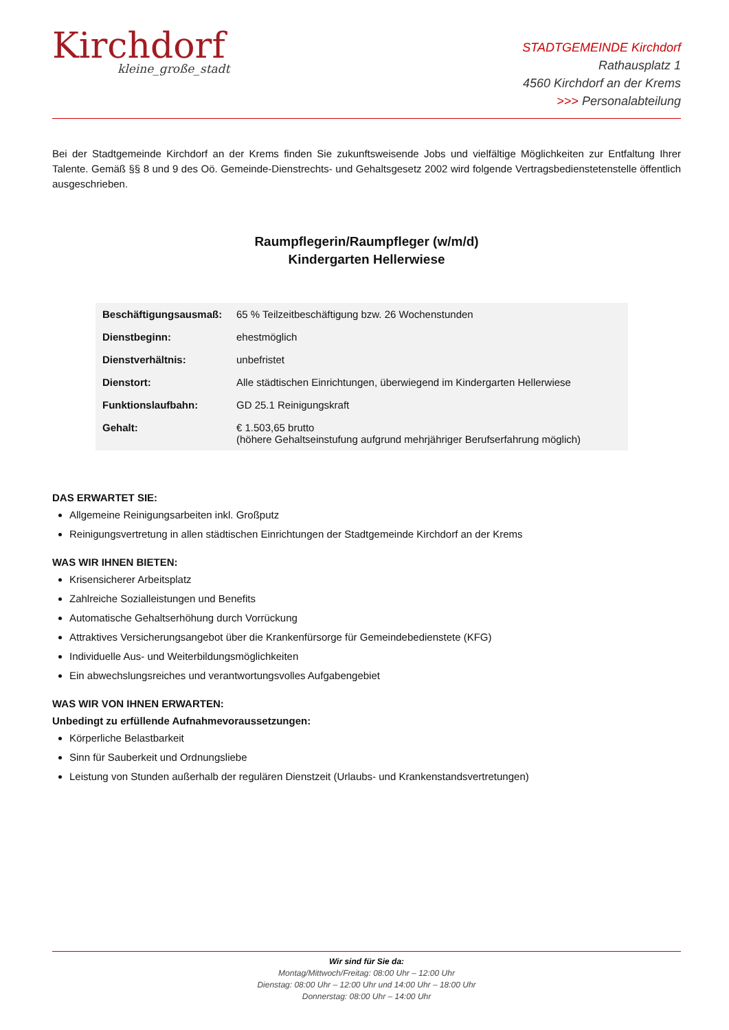Kirchdorf
kleine_große_stadt
STADTGEMEINDE Kirchdorf
Rathausplatz 1
4560 Kirchdorf an der Krems
>>> Personalabteilung
Bei der Stadtgemeinde Kirchdorf an der Krems finden Sie zukunftsweisende Jobs und vielfältige Möglichkeiten zur Entfaltung Ihrer Talente. Gemäß §§ 8 und 9 des Oö. Gemeinde-Dienstrechts- und Gehaltsgesetz 2002 wird folgende Vertragsbedienstetenstelle öffentlich ausgeschrieben.
Raumpflegerin/Raumpfleger (w/m/d)
Kindergarten Hellerwiese
| Beschäftigungsausmaß: | 65 % Teilzeitbeschäftigung bzw. 26 Wochenstunden |
| Dienstbeginn: | ehestmöglich |
| Dienstverhältnis: | unbefristet |
| Dienstort: | Alle städtischen Einrichtungen, überwiegend im Kindergarten Hellerwiese |
| Funktionslaufbahn: | GD 25.1 Reinigungskraft |
| Gehalt: | € 1.503,65 brutto (höhere Gehaltseinstufung aufgrund mehrjähriger Berufserfahrung möglich) |
DAS ERWARTET SIE:
Allgemeine Reinigungsarbeiten inkl. Großputz
Reinigungsvertretung in allen städtischen Einrichtungen der Stadtgemeinde Kirchdorf an der Krems
WAS WIR IHNEN BIETEN:
Krisensicherer Arbeitsplatz
Zahlreiche Sozialleistungen und Benefits
Automatische Gehaltserhöhung durch Vorrückung
Attraktives Versicherungsangebot über die Krankenfürsorge für Gemeindebedienstete (KFG)
Individuelle Aus- und Weiterbildungsmöglichkeiten
Ein abwechslungsreiches und verantwortungsvolles Aufgabengebiet
WAS WIR VON IHNEN ERWARTEN:
Unbedingt zu erfüllende Aufnahmevoraussetzungen:
Körperliche Belastbarkeit
Sinn für Sauberkeit und Ordnungsliebe
Leistung von Stunden außerhalb der regulären Dienstzeit (Urlaubs- und Krankenstandsvertretungen)
Wir sind für Sie da:
Montag/Mittwoch/Freitag: 08:00 Uhr – 12:00 Uhr
Dienstag: 08:00 Uhr – 12:00 Uhr und 14:00 Uhr – 18:00 Uhr
Donnerstag: 08:00 Uhr – 14:00 Uhr